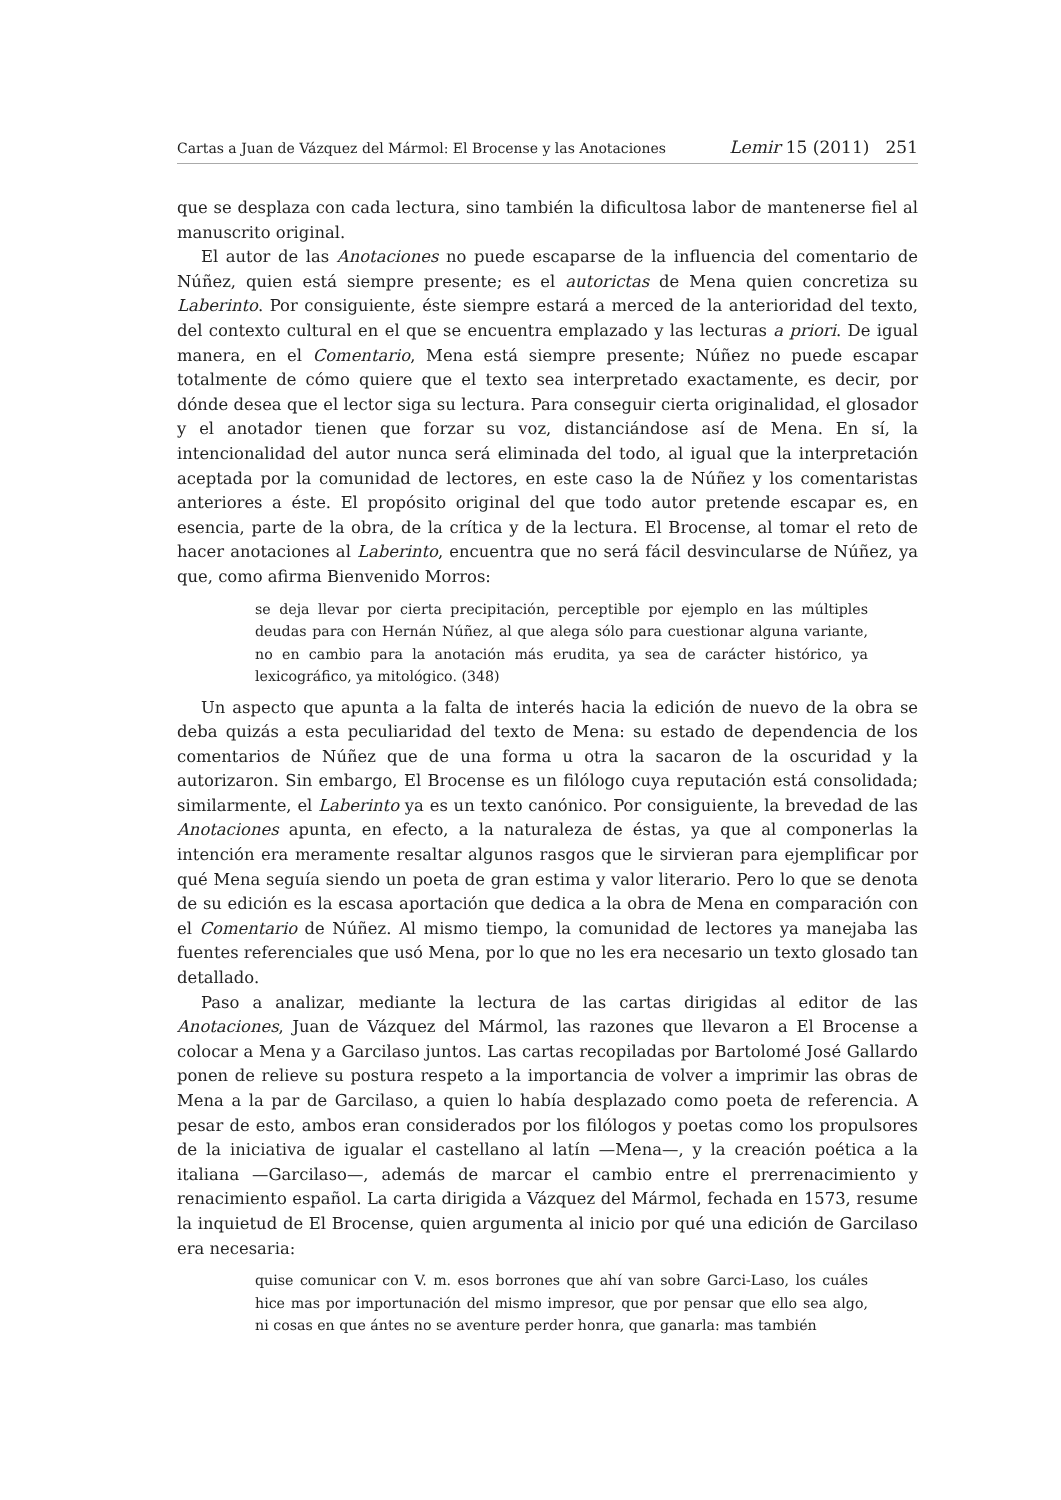Cartas a Juan de Vázquez del Mármol: El Brocense y las Anotaciones Lemir 15 (2011) 251
que se desplaza con cada lectura, sino también la dificultosa labor de mantenerse fiel al manuscrito original.
El autor de las Anotaciones no puede escaparse de la influencia del comentario de Núñez, quien está siempre presente; es el autorictas de Mena quien concretiza su Laberinto. Por consiguiente, éste siempre estará a merced de la anterioridad del texto, del contexto cultural en el que se encuentra emplazado y las lecturas a priori. De igual manera, en el Comentario, Mena está siempre presente; Núñez no puede escapar totalmente de cómo quiere que el texto sea interpretado exactamente, es decir, por dónde desea que el lector siga su lectura. Para conseguir cierta originalidad, el glosador y el anotador tienen que forzar su voz, distanciándose así de Mena. En sí, la intencionalidad del autor nunca será eliminada del todo, al igual que la interpretación aceptada por la comunidad de lectores, en este caso la de Núñez y los comentaristas anteriores a éste. El propósito original del que todo autor pretende escapar es, en esencia, parte de la obra, de la crítica y de la lectura. El Brocense, al tomar el reto de hacer anotaciones al Laberinto, encuentra que no será fácil desvincularse de Núñez, ya que, como afirma Bienvenido Morros:
se deja llevar por cierta precipitación, perceptible por ejemplo en las múltiples deudas para con Hernán Núñez, al que alega sólo para cuestionar alguna variante, no en cambio para la anotación más erudita, ya sea de carácter histórico, ya lexicográfico, ya mitológico. (348)
Un aspecto que apunta a la falta de interés hacia la edición de nuevo de la obra se deba quizás a esta peculiaridad del texto de Mena: su estado de dependencia de los comentarios de Núñez que de una forma u otra la sacaron de la oscuridad y la autorizaron. Sin embargo, El Brocense es un filólogo cuya reputación está consolidada; similarmente, el Laberinto ya es un texto canónico. Por consiguiente, la brevedad de las Anotaciones apunta, en efecto, a la naturaleza de éstas, ya que al componerlas la intención era meramente resaltar algunos rasgos que le sirvieran para ejemplificar por qué Mena seguía siendo un poeta de gran estima y valor literario. Pero lo que se denota de su edición es la escasa aportación que dedica a la obra de Mena en comparación con el Comentario de Núñez. Al mismo tiempo, la comunidad de lectores ya manejaba las fuentes referenciales que usó Mena, por lo que no les era necesario un texto glosado tan detallado.
Paso a analizar, mediante la lectura de las cartas dirigidas al editor de las Anotaciones, Juan de Vázquez del Mármol, las razones que llevaron a El Brocense a colocar a Mena y a Garcilaso juntos. Las cartas recopiladas por Bartolomé José Gallardo ponen de relieve su postura respeto a la importancia de volver a imprimir las obras de Mena a la par de Garcilaso, a quien lo había desplazado como poeta de referencia. A pesar de esto, ambos eran considerados por los filólogos y poetas como los propulsores de la iniciativa de igualar el castellano al latín —Mena—, y la creación poética a la italiana —Garcilaso—, además de marcar el cambio entre el prerrenacimiento y renacimiento español. La carta dirigida a Vázquez del Mármol, fechada en 1573, resume la inquietud de El Brocense, quien argumenta al inicio por qué una edición de Garcilaso era necesaria:
quise comunicar con V. m. esos borrones que ahí van sobre Garci-Laso, los cuáles hice mas por importunación del mismo impresor, que por pensar que ello sea algo, ni cosas en que ántes no se aventure perder honra, que ganarla: mas también